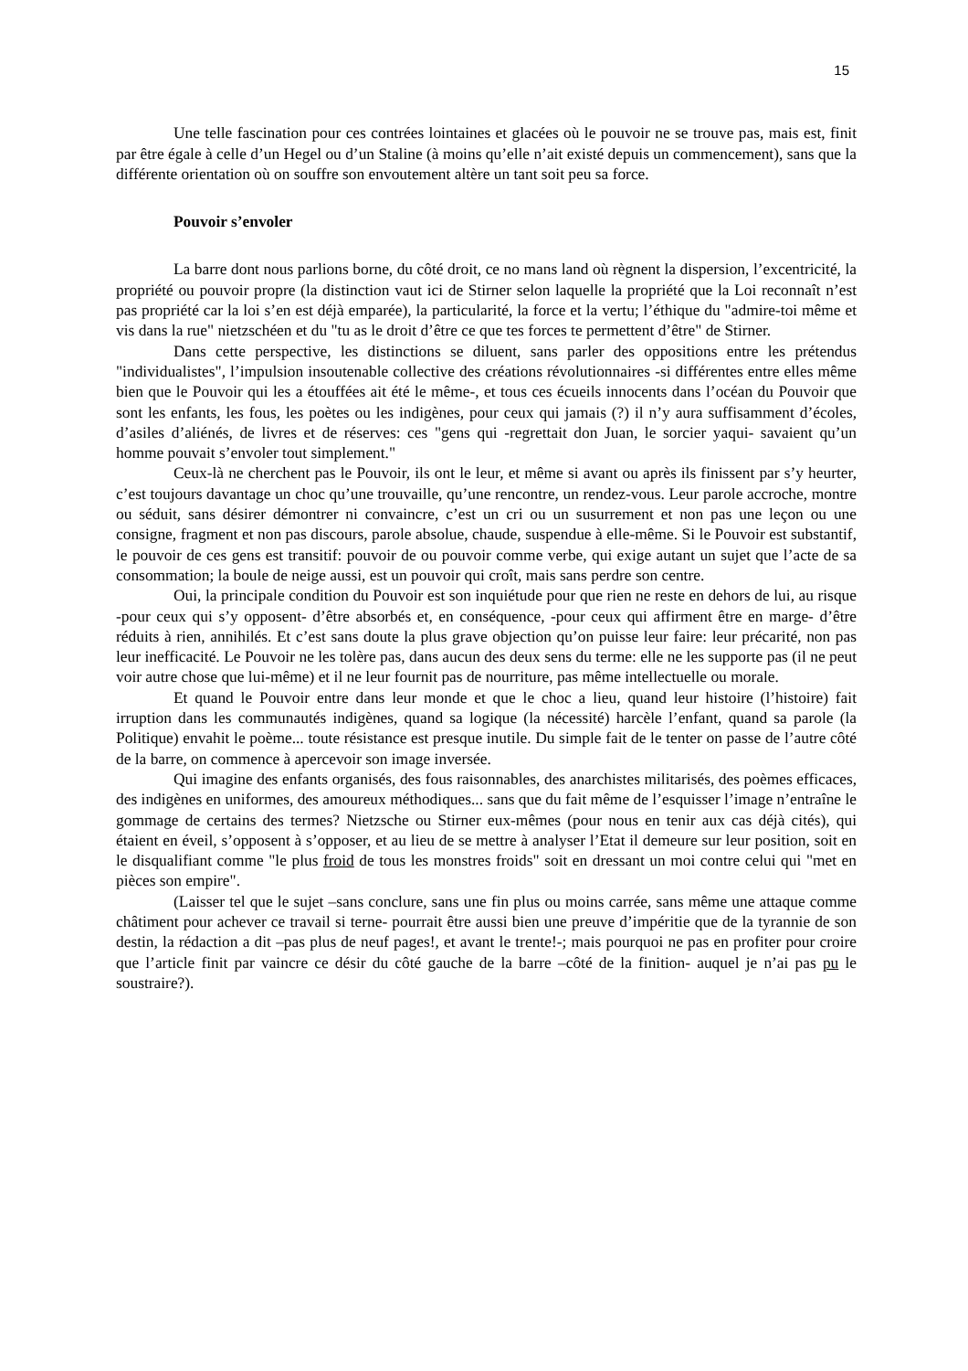15
Une telle fascination pour ces contrées lointaines et glacées où le pouvoir ne se trouve pas, mais est, finit par être égale à celle d’un Hegel ou d’un Staline (à moins qu’elle n’ait existé depuis un commencement), sans que la différente orientation où on souffre son envoutement altère un tant soit peu sa force.
Pouvoir s’envoler
La barre dont nous parlions borne, du côté droit, ce no mans land où règnent la dispersion, l’excentricité, la propriété ou pouvoir propre (la distinction vaut ici de Stirner selon laquelle la propriété que la Loi reconnaît n’est pas propriété car la loi s’en est déjà emparée), la particularité, la force et la vertu; l’éthique du "admire-toi même et vis dans la rue" nietzschéen et du "tu as le droit d’être ce que tes forces te permettent d’être" de Stirner.
Dans cette perspective, les distinctions se diluent, sans parler des oppositions entre les prétendus "individualistes", l’impulsion insoutenable collective des créations révolutionnaires -si différentes entre elles même bien que le Pouvoir qui les a étouffées ait été le même-, et tous ces écueils innocents dans l’océan du Pouvoir que sont les enfants, les fous, les poètes ou les indigènes, pour ceux qui jamais (?) il n’y aura suffisamment d’écoles, d’asiles d’aliénés, de livres et de réserves: ces "gens qui -regrettait don Juan, le sorcier yaqui- savaient qu’un homme pouvait s’envoler tout simplement."
Ceux-là ne cherchent pas le Pouvoir, ils ont le leur, et même si avant ou après ils finissent par s’y heurter, c’est toujours davantage un choc qu’une trouvaille, qu’une rencontre, un rendez-vous. Leur parole accroche, montre ou séduit, sans désirer démontrer ni convaincre, c’est un cri ou un susurrement et non pas une leçon ou une consigne, fragment et non pas discours, parole absolue, chaude, suspendue à elle-même. Si le Pouvoir est substantif, le pouvoir de ces gens est transitif: pouvoir de ou pouvoir comme verbe, qui exige autant un sujet que l’acte de sa consommation; la boule de neige aussi, est un pouvoir qui croît, mais sans perdre son centre.
Oui, la principale condition du Pouvoir est son inquiétude pour que rien ne reste en dehors de lui, au risque -pour ceux qui s’y opposent- d’être absorbés et, en conséquence, -pour ceux qui affirment être en marge- d’être réduits à rien, annihilés. Et c’est sans doute la plus grave objection qu’on puisse leur faire: leur précarité, non pas leur inefficacité. Le Pouvoir ne les tolère pas, dans aucun des deux sens du terme: elle ne les supporte pas (il ne peut voir autre chose que lui-même) et il ne leur fournit pas de nourriture, pas même intellectuelle ou morale.
Et quand le Pouvoir entre dans leur monde et que le choc a lieu, quand leur histoire (l’histoire) fait irruption dans les communautés indigènes, quand sa logique (la nécessité) harcèle l’enfant, quand sa parole (la Politique) envahit le poème... toute résistance est presque inutile. Du simple fait de le tenter on passe de l’autre côté de la barre, on commence à apercevoir son image inversée.
Qui imagine des enfants organisés, des fous raisonnables, des anarchistes militarisés, des poèmes efficaces, des indigènes en uniformes, des amoureux méthodiques... sans que du fait même de l’esquisser l’image n’entraîne le gommage de certains des termes? Nietzsche ou Stirner eux-mêmes (pour nous en tenir aux cas déjà cités), qui étaient en éveil, s’opposent à s’opposer, et au lieu de se mettre à analyser l’Etat il demeure sur leur position, soit en le disqualifiant comme "le plus froid de tous les monstres froids" soit en dressant un moi contre celui qui "met en pièces son empire".
(Laisser tel que le sujet –sans conclure, sans une fin plus ou moins carrée, sans même une attaque comme châtiment pour achever ce travail si terne- pourrait être aussi bien une preuve d’impéritie que de la tyrannie de son destin, la rédaction a dit –pas plus de neuf pages!, et avant le trente!-; mais pourquoi ne pas en profiter pour croire que l’article finit par vaincre ce désir du côté gauche de la barre –côté de la finition- auquel je n’ai pas pu le soustraire?).